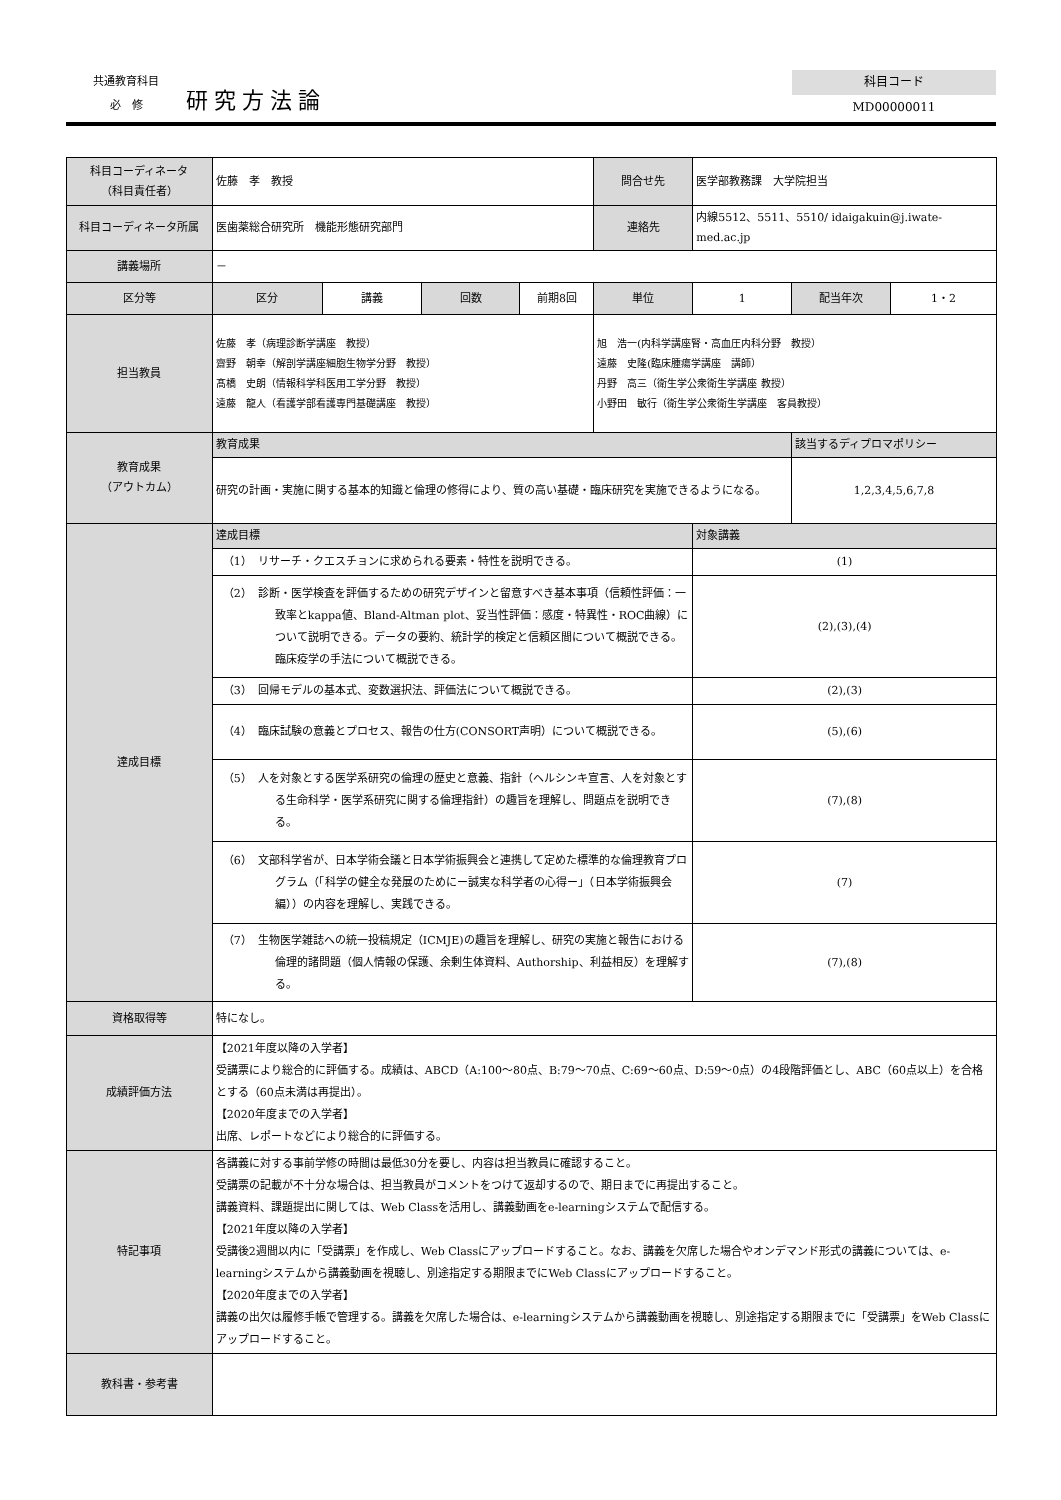共通教育科目
必　修
研究方法論
科目コード
MD00000011
| 科目コーディネータ （科目責任者） | 佐藤 孝 教授 | | | | 問合せ先 | 医学部教務課 大学院担当 | | |
| 科目コーディネータ所属 | 医歯薬総合研究所 機能形態研究部門 | | | | 連絡先 | 内線5512、5511、5510/ idaigakuin@j.iwate-med.ac.jp | | |
| 講義場所 | － | | | | | | | |
| 区分等 | 区分 | 講義 | 回数 | 前期8回 | 単位 | 1 | 配当年次 | 1・2 |
| 担当教員 | 佐藤 孝（病理診断学講座 教授） 齋野 朝幸（解剖学講座細胞生物学分野 教授） 髙橋 史朗（情報科学科医用工学分野 教授） 遠藤 龍人（看護学部看護専門基礎講座 教授） | | | | 旭 浩一(内科学講座腎・高血圧内科分野 教授） 遠藤 史隆(臨床腫瘍学講座 講師） 丹野 高三（衛生学公衆衛生学講座 教授） 小野田 敏行（衛生学公衆衛生学講座 客員教授） | | | |
| 教育成果 （アウトカム） | 教育成果 | | | | | | 該当するディプロマポリシー | |
| | 研究の計画・実施に関する基本的知識と倫理の修得により、質の高い基礎・臨床研究を実施できるようになる。 | | | | | | 1,2,3,4,5,6,7,8 | |
| 達成目標 | 達成目標 | | | | | 対象講義 | | |
| | （1） リサーチ・クエスチョンに求められる要素・特性を説明できる。 | | | | | (1) | | |
| | （2） 診断・医学検査を評価するための研究デザインと留意すべき基本事項（信頼性評価：一致率とkappa値、Bland-Altman plot、妥当性評価：感度・特異性・ROC曲線）について説明できる。データの要約、統計学的検定と信頼区間について概説できる。臨床疫学の手法について概説できる。 | | | | | (2),(3),(4) | | |
| | （3） 回帰モデルの基本式、変数選択法、評価法について概説できる。 | | | | | (2),(3) | | |
| | （4） 臨床試験の意義とプロセス、報告の仕方(CONSORT声明）について概説できる。 | | | | | (5),(6) | | |
| | （5） 人を対象とする医学系研究の倫理の歴史と意義、指針（ヘルシンキ宣言、人を対象とする生命科学・医学系研究に関する倫理指針）の趣旨を理解し、問題点を説明できる。 | | | | | (7),(8) | | |
| | （6） 文部科学省が、日本学術会議と日本学術振興会と連携して定めた標準的な倫理教育プログラム（「科学の健全な発展のためにー誠実な科学者の心得ー」（日本学術振興会 編））の内容を理解し、実践できる。 | | | | | (7) | | |
| | （7） 生物医学雑誌への統一投稿規定（ICMJE)の趣旨を理解し、研究の実施と報告における倫理的諸問題（個人情報の保護、余剰生体資料、Authorship、利益相反）を理解する。 | | | | | (7),(8) | | |
| 資格取得等 | 特になし。 | | | | | | | |
| 成績評価方法 | 【2021年度以降の入学者】 受講票により総合的に評価する。成績は、ABCD（A:100～80点、B:79～70点、C:69～60点、D:59～0点）の4段階評価とし、ABC（60点以上）を合格とする（60点未満は再提出）。 【2020年度までの入学者】 出席、レポートなどにより総合的に評価する。 | | | | | | | |
| 特記事項 | 各講義に対する事前学修の時間は最低30分を要し、内容は担当教員に確認すること。 受講票の記載が不十分な場合は、担当教員がコメントをつけて返却するので、期日までに再提出すること。 講義資料、課題提出に関しては、Web Classを活用し、講義動画をe-learningシステムで配信する。 【2021年度以降の入学者】 受講後2週間以内に「受講票」を作成し、Web Classにアップロードすること。なお、講義を欠席した場合やオンデマンド形式の講義については、e-learningシステムから講義動画を視聴し、別途指定する期限までにWeb Classにアップロードすること。 【2020年度までの入学者】 講義の出欠は履修手帳で管理する。講義を欠席した場合は、e-learningシステムから講義動画を視聴し、別途指定する期限までに「受講票」をWeb Classにアップロードすること。 | | | | | | | |
| 教科書・参考書 | | | | | | | | |